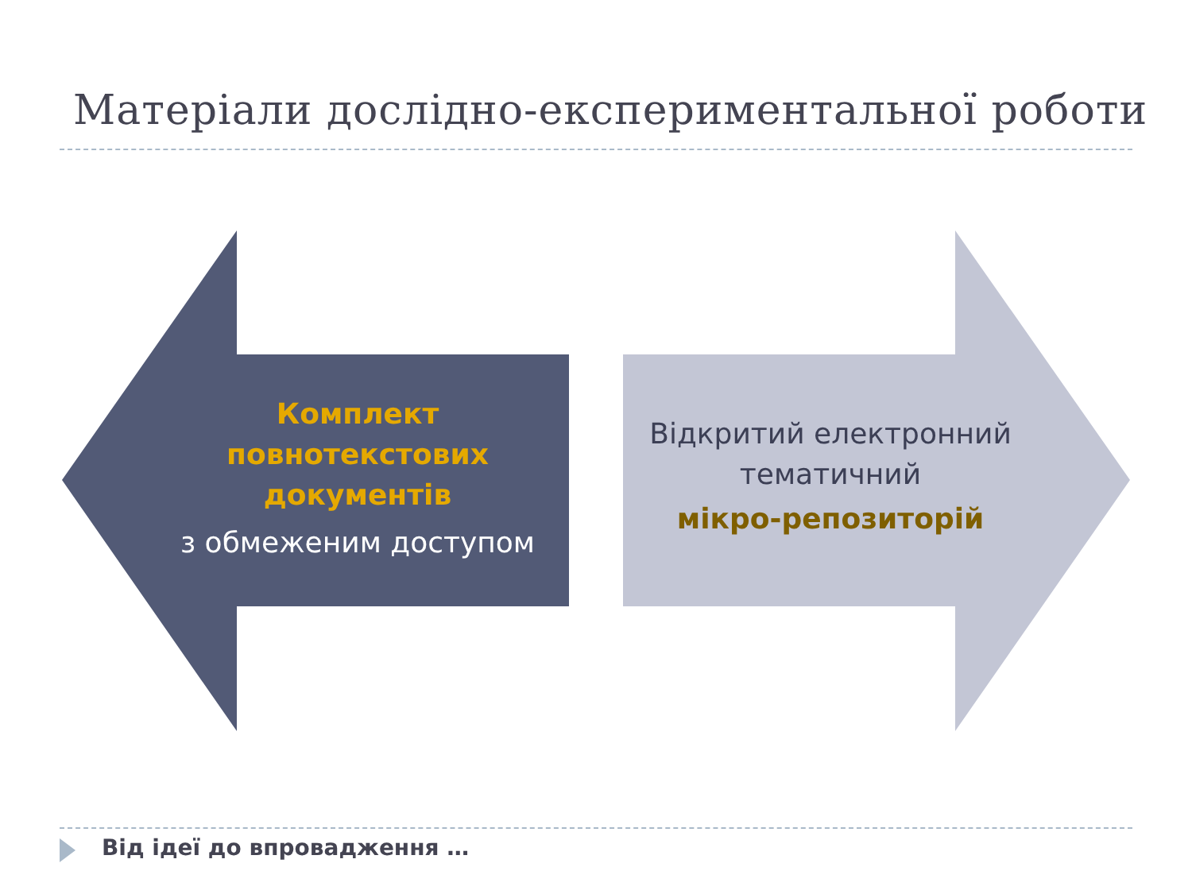Матеріали дослідно-експериментальної роботи
Комплект
повнотекстових
документів
з обмеженим доступом
Відкритий електронний
тематичний
мікро-репозиторій
Від ідеї до впровадження …